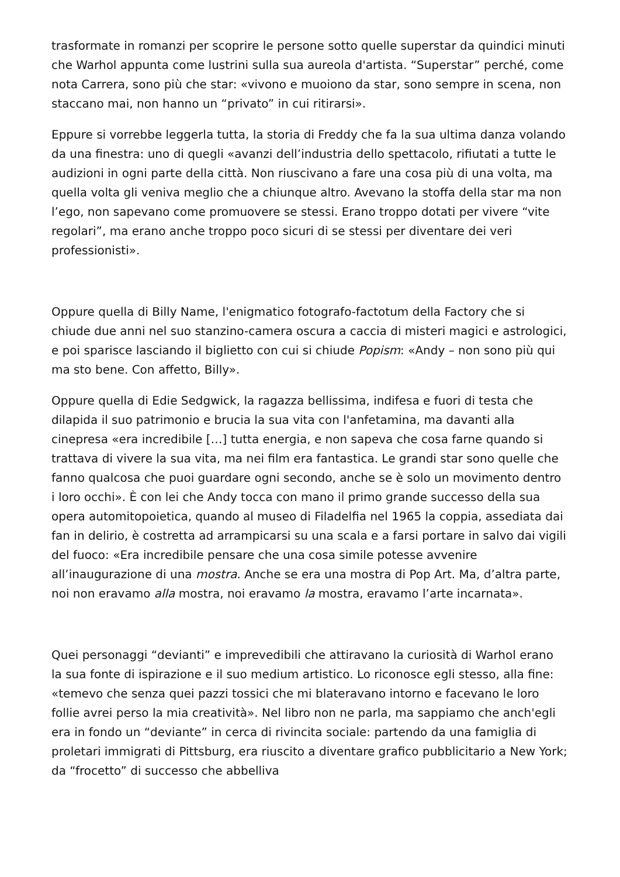trasformate in romanzi per scoprire le persone sotto quelle superstar da quindici minuti che Warhol appunta come lustrini sulla sua aureola d'artista. “Superstar” perché, come nota Carrera, sono più che star: «vivono e muoiono da star, sono sempre in scena, non staccano mai, non hanno un “privato” in cui ritirarsi».
Eppure si vorrebbe leggerla tutta, la storia di Freddy che fa la sua ultima danza volando da una finestra: uno di quegli «avanzi dell’industria dello spettacolo, rifiutati a tutte le audizioni in ogni parte della città. Non riuscivano a fare una cosa più di una volta, ma quella volta gli veniva meglio che a chiunque altro. Avevano la stoffa della star ma non l’ego, non sapevano come promuovere se stessi. Erano troppo dotati per vivere “vite regolari”, ma erano anche troppo poco sicuri di se stessi per diventare dei veri professionisti».
Oppure quella di Billy Name, l'enigmatico fotografo-factotum della Factory che si chiude due anni nel suo stanzino-camera oscura a caccia di misteri magici e astrologici, e poi sparisce lasciando il biglietto con cui si chiude Popism: «Andy – non sono più qui ma sto bene. Con affetto, Billy».
Oppure quella di Edie Sedgwick, la ragazza bellissima, indifesa e fuori di testa che dilapida il suo patrimonio e brucia la sua vita con l'anfetamina, ma davanti alla cinepresa «era incredibile […] tutta energia, e non sapeva che cosa farne quando si trattava di vivere la sua vita, ma nei film era fantastica. Le grandi star sono quelle che fanno qualcosa che puoi guardare ogni secondo, anche se è solo un movimento dentro i loro occhi». È con lei che Andy tocca con mano il primo grande successo della sua opera automitopoietica, quando al museo di Filadelfia nel 1965 la coppia, assediata dai fan in delirio, è costretta ad arrampicarsi su una scala e a farsi portare in salvo dai vigili del fuoco: «Era incredibile pensare che una cosa simile potesse avvenire all’inaugurazione di una mostra. Anche se era una mostra di Pop Art. Ma, d’altra parte, noi non eravamo alla mostra, noi eravamo la mostra, eravamo l’arte incarnata».
Quei personaggi “devianti” e imprevedibili che attiravano la curiosità di Warhol erano la sua fonte di ispirazione e il suo medium artistico. Lo riconosce egli stesso, alla fine: «temevo che senza quei pazzi tossici che mi blateravano intorno e facevano le loro follie avrei perso la mia creatività». Nel libro non ne parla, ma sappiamo che anch'egli era in fondo un “deviante” in cerca di rivincita sociale: partendo da una famiglia di proletari immigrati di Pittsburg, era riuscito a diventare grafico pubblicitario a New York; da “frocetto” di successo che abbelliva